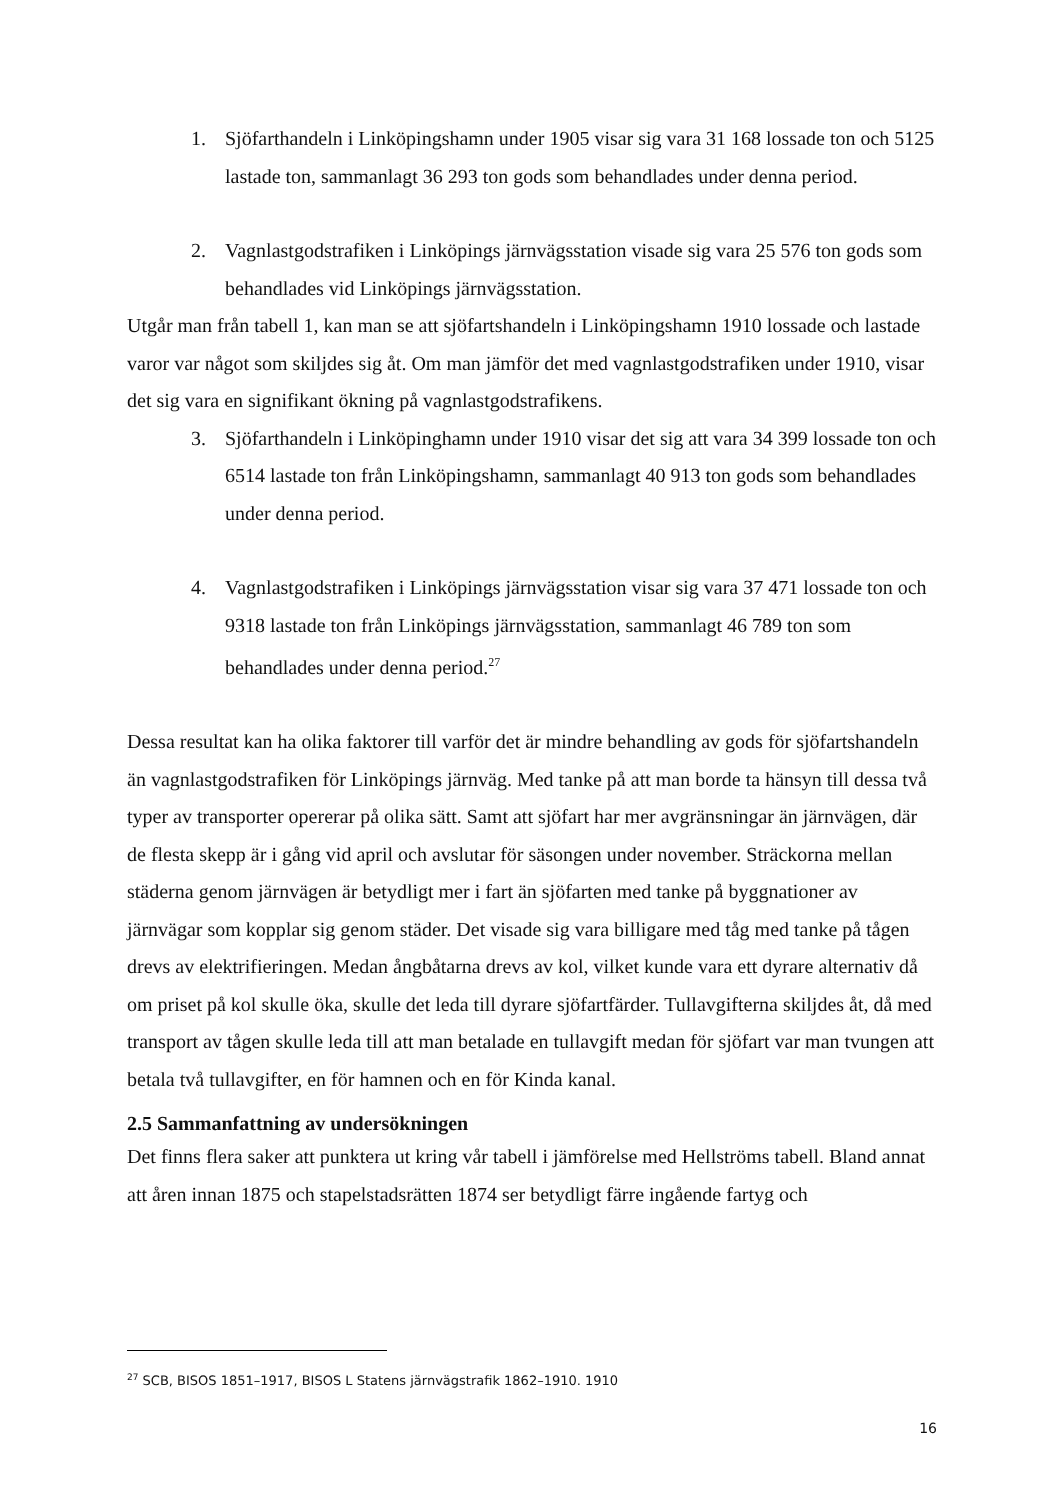1. Sjöfarthandeln i Linköpingshamn under 1905 visar sig vara 31 168 lossade ton och 5125 lastade ton, sammanlagt 36 293 ton gods som behandlades under denna period.
2. Vagnlastgodstrafiken i Linköpings järnvägsstation visade sig vara 25 576 ton gods som behandlades vid Linköpings järnvägsstation.
Utgår man från tabell 1, kan man se att sjöfartshandeln i Linköpingshamn 1910 lossade och lastade varor var något som skiljdes sig åt. Om man jämför det med vagnlastgodstrafiken under 1910, visar det sig vara en signifikant ökning på vagnlastgodstrafikens.
3. Sjöfarthandeln i Linköpinghamn under 1910 visar det sig att vara 34 399 lossade ton och 6514 lastade ton från Linköpingshamn, sammanlagt 40 913 ton gods som behandlades under denna period.
4. Vagnlastgodstrafiken i Linköpings järnvägsstation visar sig vara 37 471 lossade ton och 9318 lastade ton från Linköpings järnvägsstation, sammanlagt 46 789 ton som behandlades under denna period.<sup>27</sup>
Dessa resultat kan ha olika faktorer till varför det är mindre behandling av gods för sjöfartshandeln än vagnlastgodstrafiken för Linköpings järnväg. Med tanke på att man borde ta hänsyn till dessa två typer av transporter opererar på olika sätt. Samt att sjöfart har mer avgränsningar än järnvägen, där de flesta skepp är i gång vid april och avslutar för säsongen under november. Sträckorna mellan städerna genom järnvägen är betydligt mer i fart än sjöfarten med tanke på byggnationer av järnvägar som kopplar sig genom städer. Det visade sig vara billigare med tåg med tanke på tågen drevs av elektrifieringen. Medan ångbåtarna drevs av kol, vilket kunde vara ett dyrare alternativ då om priset på kol skulle öka, skulle det leda till dyrare sjöfartfärder. Tullavgifterna skiljdes åt, då med transport av tågen skulle leda till att man betalade en tullavgift medan för sjöfart var man tvungen att betala två tullavgifter, en för hamnen och en för Kinda kanal.
2.5 Sammanfattning av undersökningen
Det finns flera saker att punktera ut kring vår tabell i jämförelse med Hellströms tabell. Bland annat att åren innan 1875 och stapelstadsrätten 1874 ser betydligt färre ingående fartyg och
<sup>27</sup> SCB, BISOS 1851–1917, BISOS L Statens järnvägstrafik 1862–1910. 1910
16